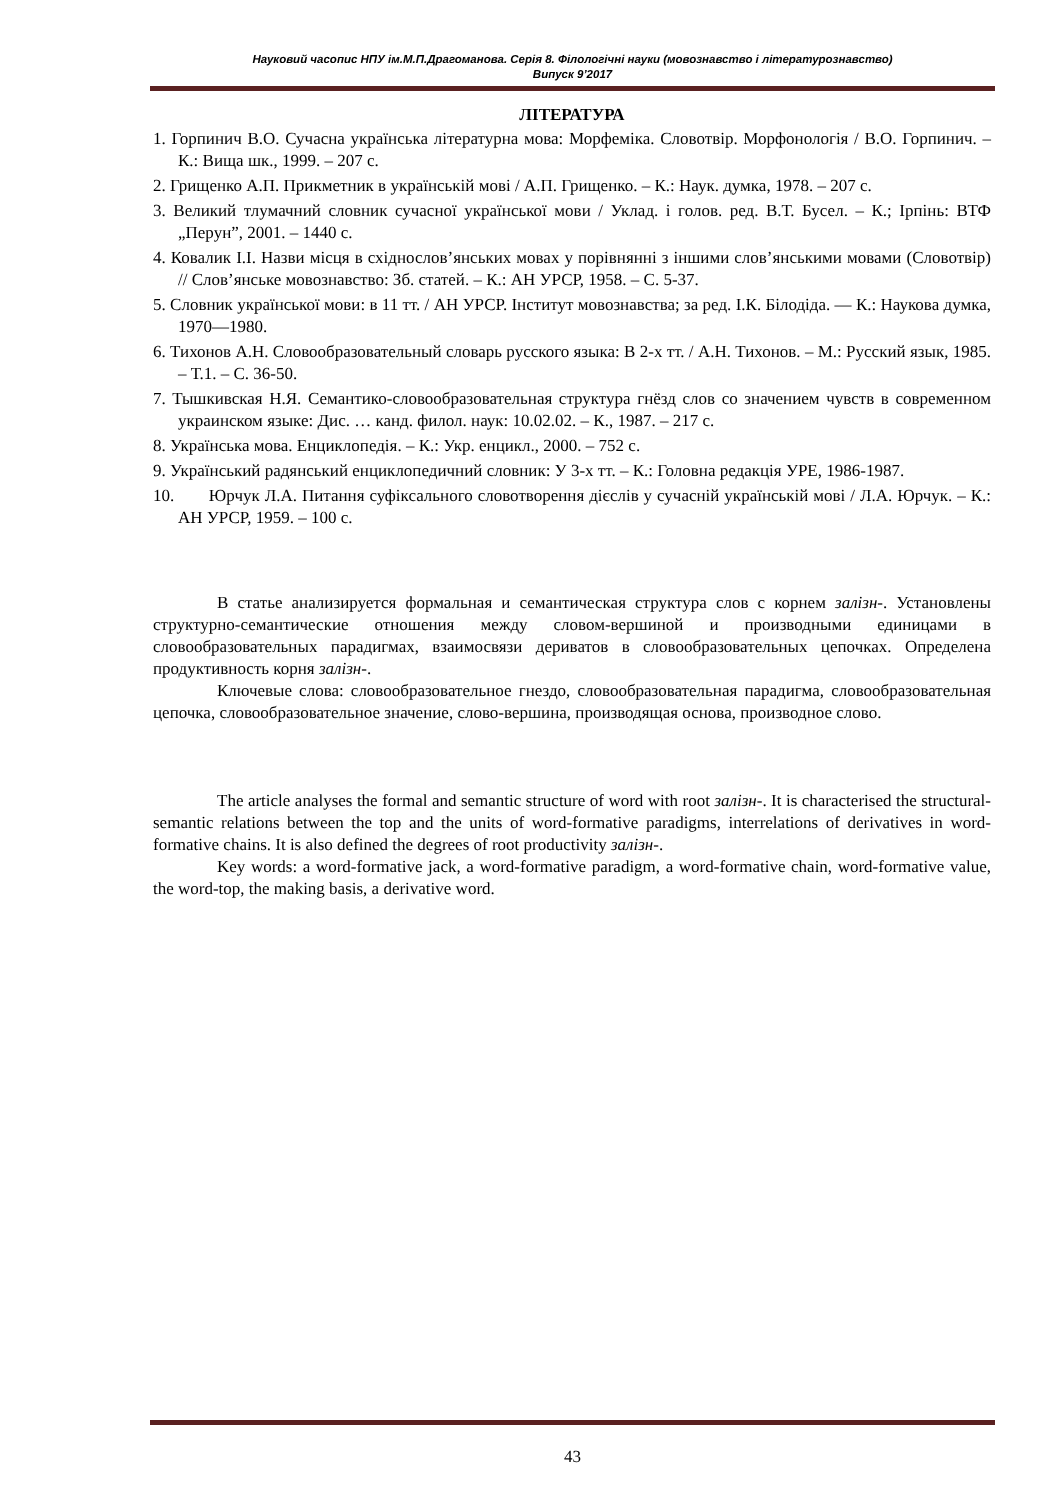Науковий часопис НПУ ім.М.П.Драгоманова. Серія 8. Філологічні науки (мовознавство і літературознавство)
Випуск 9’2017
ЛІТЕРАТУРА
1. Горпинич В.О. Сучасна українська літературна мова: Морфеміка. Словотвір. Морфонологія / В.О. Горпинич. – К.: Вища шк., 1999. – 207 с.
2. Грищенко А.П. Прикметник в українській мові / А.П. Грищенко. – К.: Наук. думка, 1978. – 207 с.
3. Великий тлумачний словник сучасної української мови / Уклад. і голов. ред. В.Т. Бусел. – К.; Ірпінь: ВТФ „Перун”, 2001. – 1440 с.
4. Ковалик І.І. Назви місця в східнослов’янських мовах у порівнянні з іншими слов’янськими мовами (Словотвір) // Слов’янське мовознавство: Зб. статей. – К.: АН УРСР, 1958. – С. 5-37.
5. Словник української мови: в 11 тт. / АН УРСР. Інститут мовознавства; за ред. І.К. Білодіда. — К.: Наукова думка, 1970—1980.
6. Тихонов А.Н. Словообразовательный словарь русского языка: В 2-х тт. / А.Н. Тихонов. – М.: Русский язык, 1985. – Т.1. – С. 36-50.
7. Тышкивская Н.Я. Семантико-словообразовательная структура гнёзд слов со значением чувств в современном украинском языке: Дис. … канд. филол. наук: 10.02.02. – К., 1987. – 217 с.
8. Українська мова. Енциклопедія. – К.: Укр. енцикл., 2000. – 752 с.
9. Український радянський енциклопедичний словник: У 3-х тт. – К.: Головна редакція УРЕ, 1986-1987.
10. Юрчук Л.А. Питання суфіксального словотворення дієслів у сучасній українській мові / Л.А. Юрчук. – К.: АН УРСР, 1959. – 100 с.
В статье анализируется формальная и семантическая структура слов с корнем залізн-. Установлены структурно-семантические отношения между словом-вершиной и производными единицами в словообразовательных парадигмах, взаимосвязи дериватов в словообразовательных цепочках. Определена продуктивность корня залізн-.
Ключевые слова: словообразовательное гнездо, словообразовательная парадигма, словообразовательная цепочка, словообразовательное значение, слово-вершина, производящая основа, производное слово.
The article analyses the formal and semantic structure of word with root залізн-. It is characterised the structural-semantic relations between the top and the units of word-formative paradigms, interrelations of derivatives in word-formative chains. It is also defined the degrees of root productivity залізн-.
Key words: a word-formative jack, a word-formative paradigm, a word-formative chain, word-formative value, the word-top, the making basis, a derivative word.
43